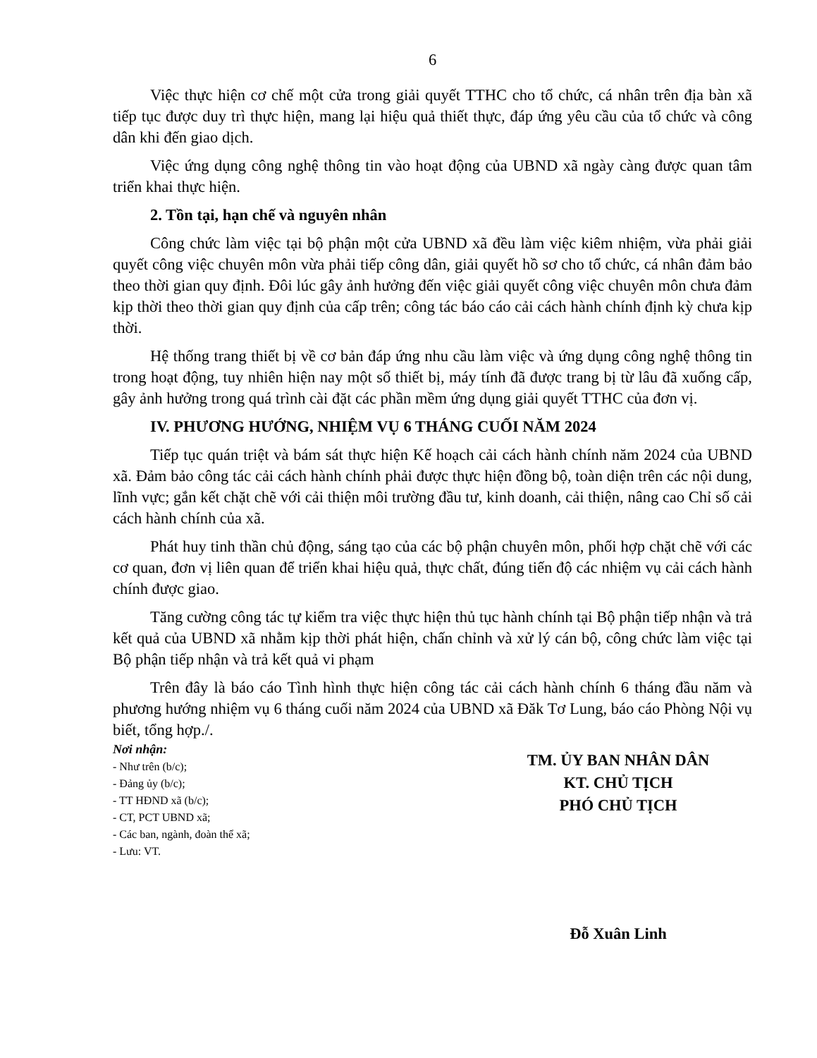6
Việc thực hiện cơ chế một cửa trong giải quyết TTHC cho tổ chức, cá nhân trên địa bàn xã tiếp tục được duy trì thực hiện, mang lại hiệu quả thiết thực, đáp ứng yêu cầu của tổ chức và công dân khi đến giao dịch.
Việc ứng dụng công nghệ thông tin vào hoạt động của UBND xã ngày càng được quan tâm triển khai thực hiện.
2. Tồn tại, hạn chế và nguyên nhân
Công chức làm việc tại bộ phận một cửa UBND xã đều làm việc kiêm nhiệm, vừa phải giải quyết công việc chuyên môn vừa phải tiếp công dân, giải quyết hồ sơ cho tổ chức, cá nhân đảm bảo theo thời gian quy định. Đôi lúc gây ảnh hưởng đến việc giải quyết công việc chuyên môn chưa đảm kịp thời theo thời gian quy định của cấp trên; công tác báo cáo cải cách hành chính định kỳ chưa kịp thời.
Hệ thống trang thiết bị về cơ bản đáp ứng nhu cầu làm việc và ứng dụng công nghệ thông tin trong hoạt động, tuy nhiên hiện nay một số thiết bị, máy tính đã được trang bị từ lâu đã xuống cấp, gây ảnh hưởng trong quá trình cài đặt các phần mềm ứng dụng giải quyết TTHC của đơn vị.
IV. PHƯƠNG HƯỚNG, NHIỆM VỤ 6 THÁNG CUỐI NĂM 2024
Tiếp tục quán triệt và bám sát thực hiện Kế hoạch cải cách hành chính năm 2024 của UBND xã. Đảm bảo công tác cải cách hành chính phải được thực hiện đồng bộ, toàn diện trên các nội dung, lĩnh vực; gắn kết chặt chẽ với cải thiện môi trường đầu tư, kinh doanh, cải thiện, nâng cao Chỉ số cải cách hành chính của xã.
Phát huy tinh thần chủ động, sáng tạo của các bộ phận chuyên môn, phối hợp chặt chẽ với các cơ quan, đơn vị liên quan để triển khai hiệu quả, thực chất, đúng tiến độ các nhiệm vụ cải cách hành chính được giao.
Tăng cường công tác tự kiểm tra việc thực hiện thủ tục hành chính tại Bộ phận tiếp nhận và trả kết quả của UBND xã nhằm kịp thời phát hiện, chấn chỉnh và xử lý cán bộ, công chức làm việc tại Bộ phận tiếp nhận và trả kết quả vi phạm
Trên đây là báo cáo Tình hình thực hiện công tác cải cách hành chính 6 tháng đầu năm và phương hướng nhiệm vụ 6 tháng cuối năm 2024 của UBND xã Đăk Tơ Lung, báo cáo Phòng Nội vụ biết, tổng hợp./.
Nơi nhận:
- Như trên (b/c);
- Đảng ủy (b/c);
- TT HĐND xã (b/c);
- CT, PCT UBND xã;
- Các ban, ngành, đoàn thể xã;
- Lưu: VT.
TM. ỦY BAN NHÂN DÂN
KT. CHỦ TỊCH
PHÓ CHỦ TỊCH
Đỗ Xuân Linh